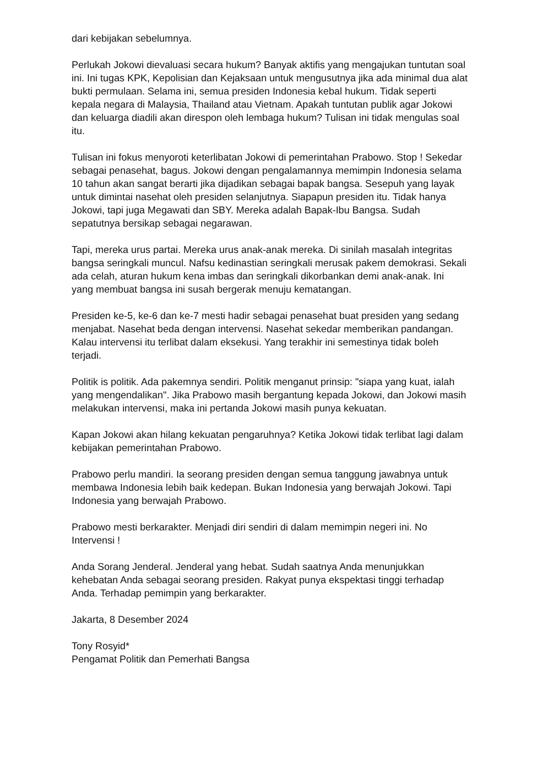dari kebijakan sebelumnya.
Perlukah Jokowi dievaluasi secara hukum? Banyak aktifis yang mengajukan tuntutan soal ini. Ini tugas KPK, Kepolisian dan Kejaksaan untuk mengusutnya jika ada minimal dua alat bukti permulaan. Selama ini, semua presiden Indonesia kebal hukum. Tidak seperti kepala negara di Malaysia, Thailand atau Vietnam. Apakah tuntutan publik agar Jokowi dan keluarga diadili akan direspon oleh lembaga hukum? Tulisan ini tidak mengulas soal itu.
Tulisan ini fokus menyoroti keterlibatan Jokowi di pemerintahan Prabowo. Stop ! Sekedar sebagai penasehat, bagus. Jokowi dengan pengalamannya memimpin Indonesia selama 10 tahun akan sangat berarti jika dijadikan sebagai bapak bangsa. Sesepuh yang layak untuk dimintai nasehat oleh presiden selanjutnya. Siapapun presiden itu. Tidak hanya Jokowi, tapi juga Megawati dan SBY. Mereka adalah Bapak-Ibu Bangsa. Sudah sepatutnya bersikap sebagai negarawan.
Tapi, mereka urus partai. Mereka urus anak-anak mereka. Di sinilah masalah integritas bangsa seringkali muncul. Nafsu kedinastian seringkali merusak pakem demokrasi. Sekali ada celah, aturan hukum kena imbas dan seringkali dikorbankan demi anak-anak. Ini yang membuat bangsa ini susah bergerak menuju kematangan.
Presiden ke-5, ke-6 dan ke-7 mesti hadir sebagai penasehat buat presiden yang sedang menjabat. Nasehat beda dengan intervensi. Nasehat sekedar memberikan pandangan. Kalau intervensi itu terlibat dalam eksekusi. Yang terakhir ini semestinya tidak boleh terjadi.
Politik is politik. Ada pakemnya sendiri. Politik menganut prinsip: "siapa yang kuat, ialah yang mengendalikan". Jika Prabowo masih bergantung kepada Jokowi, dan Jokowi masih melakukan intervensi, maka ini pertanda Jokowi masih punya kekuatan.
Kapan Jokowi akan hilang kekuatan pengaruhnya? Ketika Jokowi tidak terlibat lagi dalam kebijakan pemerintahan Prabowo.
Prabowo perlu mandiri. Ia seorang presiden dengan semua tanggung jawabnya untuk membawa Indonesia lebih baik kedepan. Bukan Indonesia yang berwajah Jokowi. Tapi Indonesia yang berwajah Prabowo.
Prabowo mesti berkarakter. Menjadi diri sendiri di dalam memimpin negeri ini. No Intervensi !
Anda Sorang Jenderal. Jenderal yang hebat. Sudah saatnya Anda menunjukkan kehebatan Anda sebagai seorang presiden. Rakyat punya ekspektasi tinggi terhadap Anda. Terhadap pemimpin yang berkarakter.
Jakarta, 8 Desember 2024
Tony Rosyid*
Pengamat Politik dan Pemerhati Bangsa